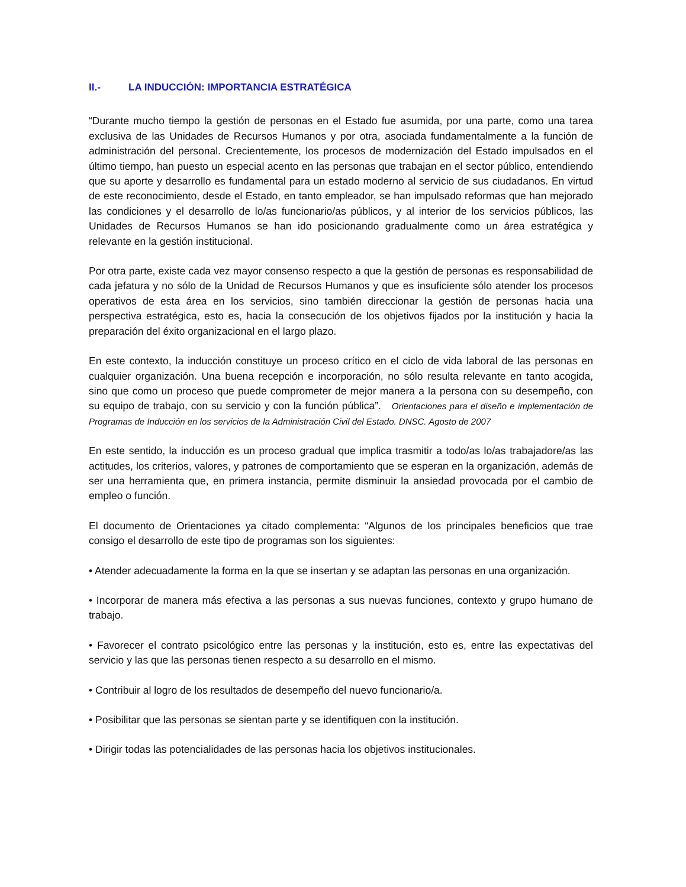II.- LA INDUCCIÓN: IMPORTANCIA ESTRATÉGICA
“Durante mucho tiempo la gestión de personas en el Estado fue asumida, por una parte, como una tarea exclusiva de las Unidades de Recursos Humanos y por otra, asociada fundamentalmente a la función de administración del personal. Crecientemente, los procesos de modernización del Estado impulsados en el último tiempo, han puesto un especial acento en las personas que trabajan en el sector público, entendiendo que su aporte y desarrollo es fundamental para un estado moderno al servicio de sus ciudadanos. En virtud de este reconocimiento, desde el Estado, en tanto empleador, se han impulsado reformas que han mejorado las condiciones y el desarrollo de lo/as funcionario/as públicos, y al interior de los servicios públicos, las Unidades de Recursos Humanos se han ido posicionando gradualmente como un área estratégica y relevante en la gestión institucional.
Por otra parte, existe cada vez mayor consenso respecto a que la gestión de personas es responsabilidad de cada jefatura y no sólo de la Unidad de Recursos Humanos y que es insuficiente sólo atender los procesos operativos de esta área en los servicios, sino también direccionar la gestión de personas hacia una perspectiva estratégica, esto es, hacia la consecución de los objetivos fijados por la institución y hacia la preparación del éxito organizacional en el largo plazo.
En este contexto, la inducción constituye un proceso crítico en el ciclo de vida laboral de las personas en cualquier organización. Una buena recepción e incorporación, no sólo resulta relevante en tanto acogida, sino que como un proceso que puede comprometer de mejor manera a la persona con su desempeño, con su equipo de trabajo, con su servicio y con la función pública”. Orientaciones para el diseño e implementación de Programas de Inducción en los servicios de la Administración Civil del Estado. DNSC. Agosto de 2007
En este sentido, la inducción es un proceso gradual que implica trasmitir a todo/as lo/as trabajadore/as las actitudes, los criterios, valores, y patrones de comportamiento que se esperan en la organización, además de ser una herramienta que, en primera instancia, permite disminuir la ansiedad provocada por el cambio de empleo o función.
El documento de Orientaciones ya citado complementa: “Algunos de los principales beneficios que trae consigo el desarrollo de este tipo de programas son los siguientes:
• Atender adecuadamente la forma en la que se insertan y se adaptan las personas en una organización.
• Incorporar de manera más efectiva a las personas a sus nuevas funciones, contexto y grupo humano de trabajo.
• Favorecer el contrato psicológico entre las personas y la institución, esto es, entre las expectativas del servicio y las que las personas tienen respecto a su desarrollo en el mismo.
• Contribuir al logro de los resultados de desempeño del nuevo funcionario/a.
• Posibilitar que las personas se sientan parte y se identifiquen con la institución.
• Dirigir todas las potencialidades de las personas hacia los objetivos institucionales.